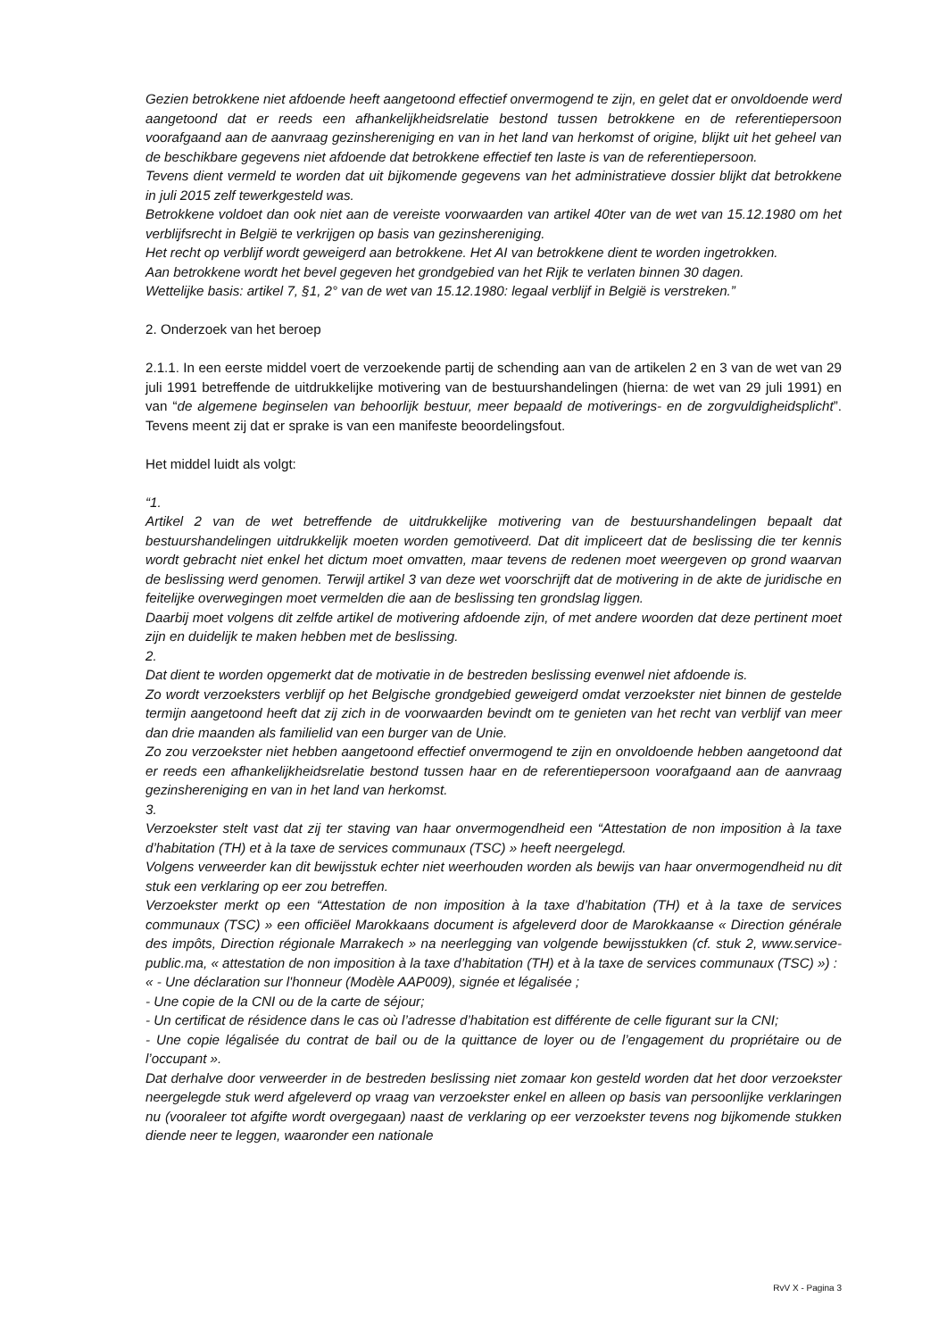Gezien betrokkene niet afdoende heeft aangetoond effectief onvermogend te zijn, en gelet dat er onvoldoende werd aangetoond dat er reeds een afhankelijkheidsrelatie bestond tussen betrokkene en de referentiepersoon voorafgaand aan de aanvraag gezinshereniging en van in het land van herkomst of origine, blijkt uit het geheel van de beschikbare gegevens niet afdoende dat betrokkene effectief ten laste is van de referentiepersoon.
Tevens dient vermeld te worden dat uit bijkomende gegevens van het administratieve dossier blijkt dat betrokkene in juli 2015 zelf tewerkgesteld was.
Betrokkene voldoet dan ook niet aan de vereiste voorwaarden van artikel 40ter van de wet van 15.12.1980 om het verblijfsrecht in België te verkrijgen op basis van gezinshereniging.
Het recht op verblijf wordt geweigerd aan betrokkene. Het AI van betrokkene dient te worden ingetrokken.
Aan betrokkene wordt het bevel gegeven het grondgebied van het Rijk te verlaten binnen 30 dagen.
Wettelijke basis: artikel 7, §1, 2° van de wet van 15.12.1980: legaal verblijf in België is verstreken.”
2. Onderzoek van het beroep
2.1.1. In een eerste middel voert de verzoekende partij de schending aan van de artikelen 2 en 3 van de wet van 29 juli 1991 betreffende de uitdrukkelijke motivering van de bestuurshandelingen (hierna: de wet van 29 juli 1991) en van “de algemene beginselen van behoorlijk bestuur, meer bepaald de motiverings- en de zorgvuldigheidsplicht”. Tevens meent zij dat er sprake is van een manifeste beoordelingsfout.
Het middel luidt als volgt:
“1.
Artikel 2 van de wet betreffende de uitdrukkelijke motivering van de bestuurshandelingen bepaalt dat bestuurshandelingen uitdrukkelijk moeten worden gemotiveerd. Dat dit impliceert dat de beslissing die ter kennis wordt gebracht niet enkel het dictum moet omvatten, maar tevens de redenen moet weergeven op grond waarvan de beslissing werd genomen. Terwijl artikel 3 van deze wet voorschrijft dat de motivering in de akte de juridische en feitelijke overwegingen moet vermelden die aan de beslissing ten grondslag liggen.
Daarbij moet volgens dit zelfde artikel de motivering afdoende zijn, of met andere woorden dat deze pertinent moet zijn en duidelijk te maken hebben met de beslissing.
2.
Dat dient te worden opgemerkt dat de motivatie in de bestreden beslissing evenwel niet afdoende is.
Zo wordt verzoeksters verblijf op het Belgische grondgebied geweigerd omdat verzoekster niet binnen de gestelde termijn aangetoond heeft dat zij zich in de voorwaarden bevindt om te genieten van het recht van verblijf van meer dan drie maanden als familielid van een burger van de Unie.
Zo zou verzoekster niet hebben aangetoond effectief onvermogend te zijn en onvoldoende hebben aangetoond dat er reeds een afhankelijkheidsrelatie bestond tussen haar en de referentiepersoon voorafgaand aan de aanvraag gezinshereniging en van in het land van herkomst.
3.
Verzoekster stelt vast dat zij ter staving van haar onvermogendheid een “Attestation de non imposition à la taxe d’habitation (TH) et à la taxe de services communaux (TSC) » heeft neergelegd.
Volgens verweerder kan dit bewijsstuk echter niet weerhouden worden als bewijs van haar onvermogendheid nu dit stuk een verklaring op eer zou betreffen.
Verzoekster merkt op een “Attestation de non imposition à la taxe d’habitation (TH) et à la taxe de services communaux (TSC) » een officiëel Marokkaans document is afgeleverd door de Marokkaanse « Direction générale des impôts, Direction régionale Marrakech » na neerlegging van volgende bewijsstukken (cf. stuk 2, www.service-public.ma, « attestation de non imposition à la taxe d’habitation (TH) et à la taxe de services communaux (TSC) ») :
« - Une déclaration sur l'honneur (Modèle AAP009), signée et légalisée ;
- Une copie de la CNI ou de la carte de séjour;
- Un certificat de résidence dans le cas où l’adresse d’habitation est différente de celle figurant sur la CNI;
- Une copie légalisée du contrat de bail ou de la quittance de loyer ou de l’engagement du propriétaire ou de l’occupant ».
Dat derhalve door verweerder in de bestreden beslissing niet zomaar kon gesteld worden dat het door verzoekster neergelegde stuk werd afgeleverd op vraag van verzoekster enkel en alleen op basis van persoonlijke verklaringen nu (vooraleer tot afgifte wordt overgegaan) naast de verklaring op eer verzoekster tevens nog bijkomende stukken diende neer te leggen, waaronder een nationale
RvV X - Pagina 3